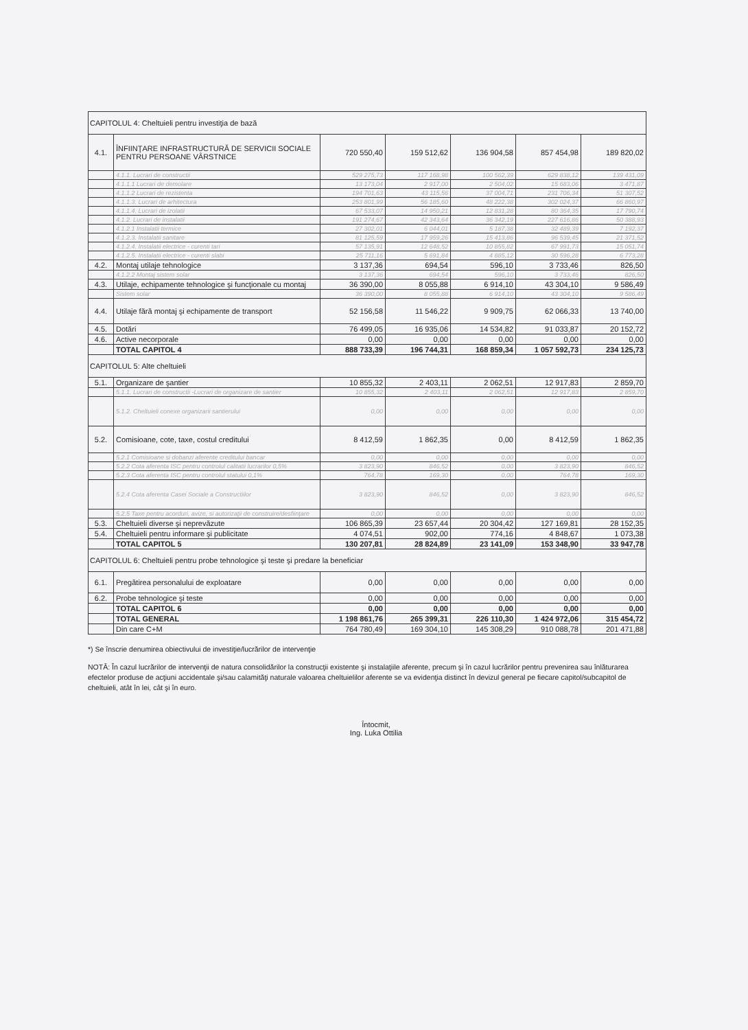| CAPITOLUL 4: Cheltuieli pentru investiţia de bază | | | | | | |
| 4.1. | ÎNFIINŢARE INFRASTRUCTURĂ DE SERVICII SOCIALE PENTRU PERSOANE VÂRSTNICE | 720 550,40 | 159 512,62 | 136 904,58 | 857 454,98 | 189 820,02 |
| | 4.1.1. Lucrari de constructii | 529 275,73 | 117 168,98 | 100 562,39 | 629 838,12 | 139 431,09 |
| | 4.1.1.1 Lucrari de demolare | 13 173,04 | 2 917,00 | 2 504,02 | 15 683,06 | 3 471,87 |
| | 4.1.1.2 Lucrari de rezistenta | 194 701,63 | 43 115,56 | 37 004,71 | 231 706,34 | 51 307,52 |
| | 4.1.1.3. Lucrari de arhitectura | 253 801,99 | 56 185,60 | 48 222,38 | 302 024,37 | 66 860,97 |
| | 4.1.1.4. Lucrari de izolatii | 67 533,07 | 14 950,21 | 12 831,28 | 80 364,35 | 17 790,74 |
| | 4.1.2. Lucrari de instalatii | 191 274,67 | 42 343,64 | 36 342,19 | 227 616,86 | 50 388,93 |
| | 4.1.2.1 Instalatii termice | 27 302,01 | 6 044,01 | 5 187,38 | 32 489,39 | 7 192,37 |
| | 4.1.2.3. Instalatii sanitare | 81 125,59 | 17 959,26 | 15 413,86 | 96 539,45 | 21 371,52 |
| | 4.1.2.4. Instalatii electrice - curenti tari | 57 135,91 | 12 648,52 | 10 855,82 | 67 991,73 | 15 051,74 |
| | 4.1.2.5. Instalatii electrice - curenti slabi | 25 711,16 | 5 691,84 | 4 885,12 | 30 596,28 | 6 773,28 |
| 4.2. | Montaj utilaje tehnologice | 3 137,36 | 694,54 | 596,10 | 3 733,46 | 826,50 |
| | 4.1.2.2 Montaj sistem solar | 3 137,36 | 694,54 | 596,10 | 3 733,46 | 826,50 |
| 4.3. | Utilaje, echipamente tehnologice şi funcţionale cu montaj | 36 390,00 | 8 055,88 | 6 914,10 | 43 304,10 | 9 586,49 |
| | Sistem solar | 36 390,00 | 8 055,88 | 6 914,10 | 43 304,10 | 9 586,49 |
| 4.4. | Utilaje fără montaj şi echipamente de transport | 52 156,58 | 11 546,22 | 9 909,75 | 62 066,33 | 13 740,00 |
| 4.5. | Dotări | 76 499,05 | 16 935,06 | 14 534,82 | 91 033,87 | 20 152,72 |
| 4.6. | Active necorporale | 0,00 | 0,00 | 0,00 | 0,00 | 0,00 |
| | TOTAL CAPITOL 4 | 888 733,39 | 196 744,31 | 168 859,34 | 1 057 592,73 | 234 125,73 |
| CAPITOLUL 5: Alte cheltuieli | | | | | | |
| 5.1. | Organizare de şantier | 10 855,32 | 2 403,11 | 2 062,51 | 12 917,83 | 2 859,70 |
| | 5.1.1. Lucrari de constructii -Lucrari de organizare de santier | 10 855,32 | 2 403,11 | 2 062,51 | 12 917,83 | 2 859,70 |
| | 5.1.2. Cheltuieli conexe organizarii santierului | 0,00 | 0,00 | 0,00 | 0,00 | 0,00 |
| 5.2. | Comisioane, cote, taxe, costul creditului | 8 412,59 | 1 862,35 | 0,00 | 8 412,59 | 1 862,35 |
| | 5.2.1 Comisioane si dobanzi aferente creditului bancar | 0,00 | 0,00 | 0,00 | 0,00 | 0,00 |
| | 5.2.2 Cota aferenta ISC pentru controlul calitatii lucrarilor 0,5% | 3 823,90 | 846,52 | 0,00 | 3 823,90 | 846,52 |
| | 5.2.3 Cota aferenta ISC pentru controlul statului 0,1% | 764,78 | 169,30 | 0,00 | 764,78 | 169,30 |
| | 5.2.4 Cota aferenta Casei Sociale a Constructiilor | 3 823,90 | 846,52 | 0,00 | 3 823,90 | 846,52 |
| | 5.2.5 Taxe pentru acorduri, avize, si autorizaţii de construire/desfiinţare | 0,00 | 0,00 | 0,00 | 0,00 | 0,00 |
| 5.3. | Cheltuieli diverse şi neprevăzute | 106 865,39 | 23 657,44 | 20 304,42 | 127 169,81 | 28 152,35 |
| 5.4. | Cheltuieli pentru informare şi publicitate | 4 074,51 | 902,00 | 774,16 | 4 848,67 | 1 073,38 |
| | TOTAL CAPITOL 5 | 130 207,81 | 28 824,89 | 23 141,09 | 153 348,90 | 33 947,78 |
| CAPITOLUL 6: Cheltuieli pentru probe tehnologice şi teste şi predare la beneficiar | | | | | | |
| 6.1. | Pregătirea personalului de exploatare | 0,00 | 0,00 | 0,00 | 0,00 | 0,00 |
| 6.2. | Probe tehnologice şi teste | 0,00 | 0,00 | 0,00 | 0,00 | 0,00 |
| | TOTAL CAPITOL 6 | 0,00 | 0,00 | 0,00 | 0,00 | 0,00 |
| | TOTAL GENERAL | 1 198 861,76 | 265 399,31 | 226 110,30 | 1 424 972,06 | 315 454,72 |
| | Din care C+M | 764 780,49 | 169 304,10 | 145 308,29 | 910 088,78 | 201 471,88 |
*) Se înscrie denumirea obiectivului de investiţie/lucrărilor de intervenţie
NOTĂ: În cazul lucrărilor de intervenţii de natura consolidărilor la construcţii existente şi instalaţiile aferente, precum şi în cazul lucrărilor pentru prevenirea sau înlăturarea efectelor produse de acţiuni accidentale şi/sau calamităţi naturale valoarea cheltuielilor aferente se va evidenţia distinct în devizul general pe fiecare capitol/subcapitol de cheltuieli, atât în lei, cât şi în euro.
Întocmit,
Ing. Luka Ottilia